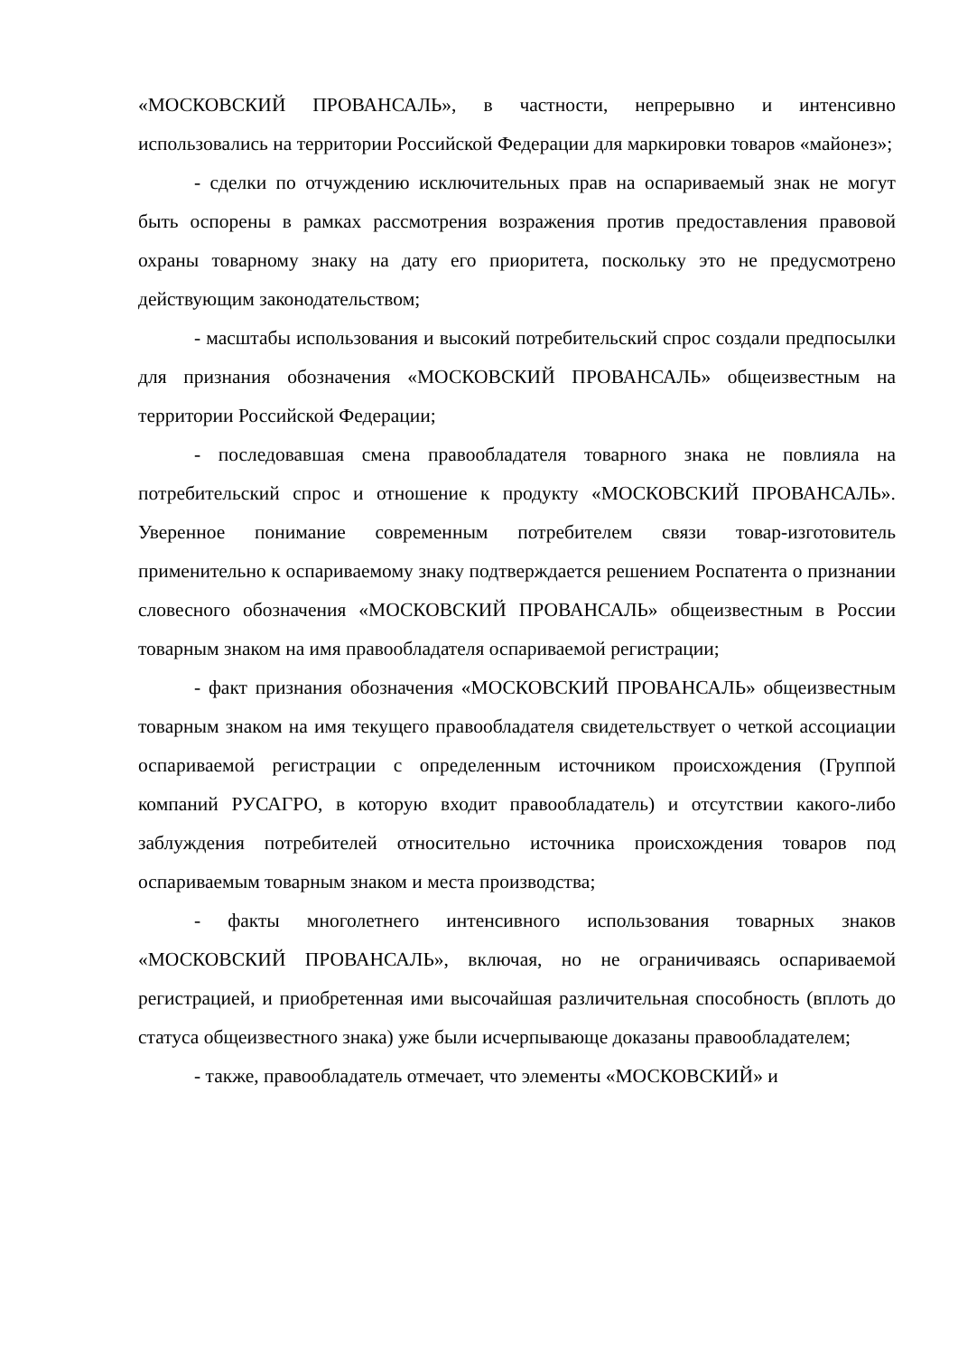«МОСКОВСКИЙ ПРОВАНСАЛЬ», в частности, непрерывно и интенсивно использовались на территории Российской Федерации для маркировки товаров «майонез»;
- сделки по отчуждению исключительных прав на оспариваемый знак не могут быть оспорены в рамках рассмотрения возражения против предоставления правовой охраны товарному знаку на дату его приоритета, поскольку это не предусмотрено действующим законодательством;
- масштабы использования и высокий потребительский спрос создали предпосылки для признания обозначения «МОСКОВСКИЙ ПРОВАНСАЛЬ» общеизвестным на территории Российской Федерации;
- последовавшая смена правообладателя товарного знака не повлияла на потребительский спрос и отношение к продукту «МОСКОВСКИЙ ПРОВАНСАЛЬ». Уверенное понимание современным потребителем связи товар-изготовитель применительно к оспариваемому знаку подтверждается решением Роспатента о признании словесного обозначения «МОСКОВСКИЙ ПРОВАНСАЛЬ» общеизвестным в России товарным знаком на имя правообладателя оспариваемой регистрации;
- факт признания обозначения «МОСКОВСКИЙ ПРОВАНСАЛЬ» общеизвестным товарным знаком на имя текущего правообладателя свидетельствует о четкой ассоциации оспариваемой регистрации с определенным источником происхождения (Группой компаний РУСАГРО, в которую входит правообладатель) и отсутствии какого-либо заблуждения потребителей относительно источника происхождения товаров под оспариваемым товарным знаком и места производства;
- факты многолетнего интенсивного использования товарных знаков «МОСКОВСКИЙ ПРОВАНСАЛЬ», включая, но не ограничиваясь оспариваемой регистрацией, и приобретенная ими высочайшая различительная способность (вплоть до статуса общеизвестного знака) уже были исчерпывающе доказаны правообладателем;
- также, правообладатель отмечает, что элементы «МОСКОВСКИЙ» и